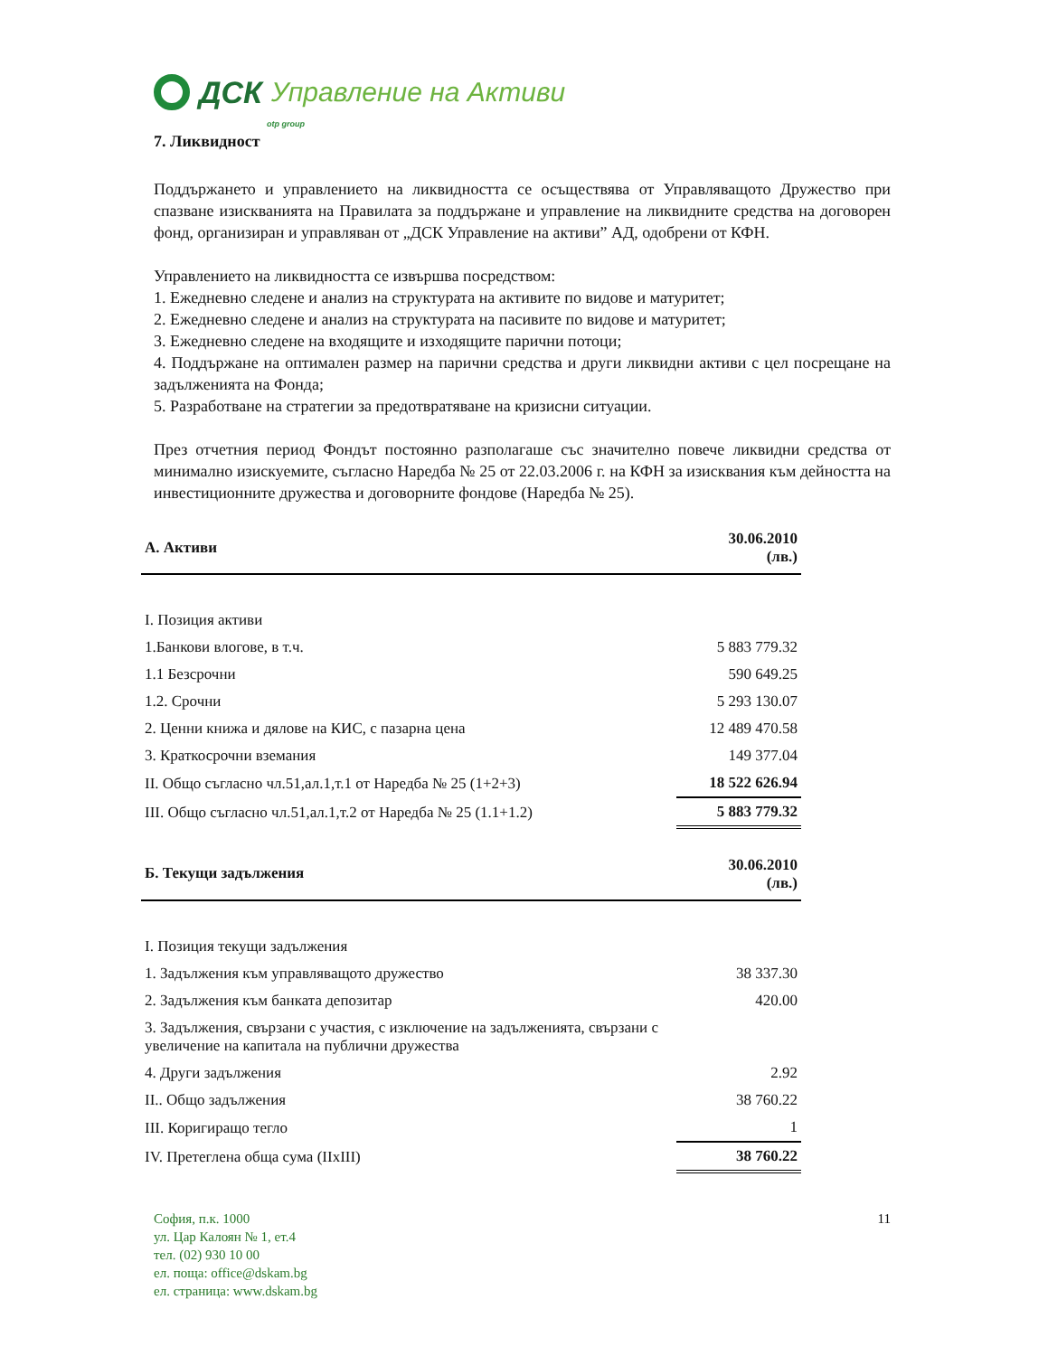ДСК Управление на Активи
otp group
7. Ликвидност
Поддържането и управлението на ликвидността се осъществява от Управляващото Дружество при спазване изискванията на Правилата за поддържане и управление на ликвидните средства на договорен фонд, организиран и управляван от „ДСК Управление на активи” АД, одобрени от КФН.
Управлението на ликвидността се извършва посредством:
1. Ежедневно следене и анализ на структурата на активите по видове и матуритет;
2. Ежедневно следене и анализ на структурата на пасивите по видове и матуритет;
3. Ежедневно следене на входящите и изходящите парични потоци;
4. Поддържане на оптимален размер на парични средства и други ликвидни активи с цел посрещане на задълженията на Фонда;
5. Разработване на стратегии за предотвратяване на кризисни ситуации.
През отчетния период Фондът постоянно разполагаше със значително повече ликвидни средства от минимално изискуемите, съгласно Наредба № 25 от 22.03.2006 г. на КФН за изисквания към дейността на инвестиционните дружества и договорните фондове (Наредба № 25).
| А. Активи | 30.06.2010 (лв.) |
| --- | --- |
| I. Позиция активи | |
| 1.Банкови влогове, в т.ч. | 5 883 779.32 |
| 1.1 Безсрочни | 590 649.25 |
| 1.2. Срочни | 5 293 130.07 |
| 2. Ценни книжа и дялове на КИС, с пазарна цена | 12 489 470.58 |
| 3. Краткосрочни вземания | 149 377.04 |
| II. Общо съгласно чл.51,ал.1,т.1 от Наредба № 25 (1+2+3) | 18 522 626.94 |
| III. Общо съгласно чл.51,ал.1,т.2 от Наредба № 25 (1.1+1.2) | 5 883 779.32 |
| Б. Текущи задължения | 30.06.2010 (лв.) |
| I. Позиция текущи задължения | |
| 1. Задължения към управляващото дружество | 38 337.30 |
| 2. Задължения към банката депозитар | 420.00 |
| 3. Задължения, свързани с участия, с изключение на задълженията, свързани с увеличение на капитала на публични дружества | |
| 4. Други задължения | 2.92 |
| II.. Общо задължения | 38 760.22 |
| III. Коригиращо тегло | 1 |
| IV. Претеглена обща сума (IIxIII) | 38 760.22 |
София, п.к. 1000
ул. Цар Калоян № 1, ет.4
тел. (02) 930 10 00
ел. поща: office@dskam.bg
ел. страница: www.dskam.bg
11